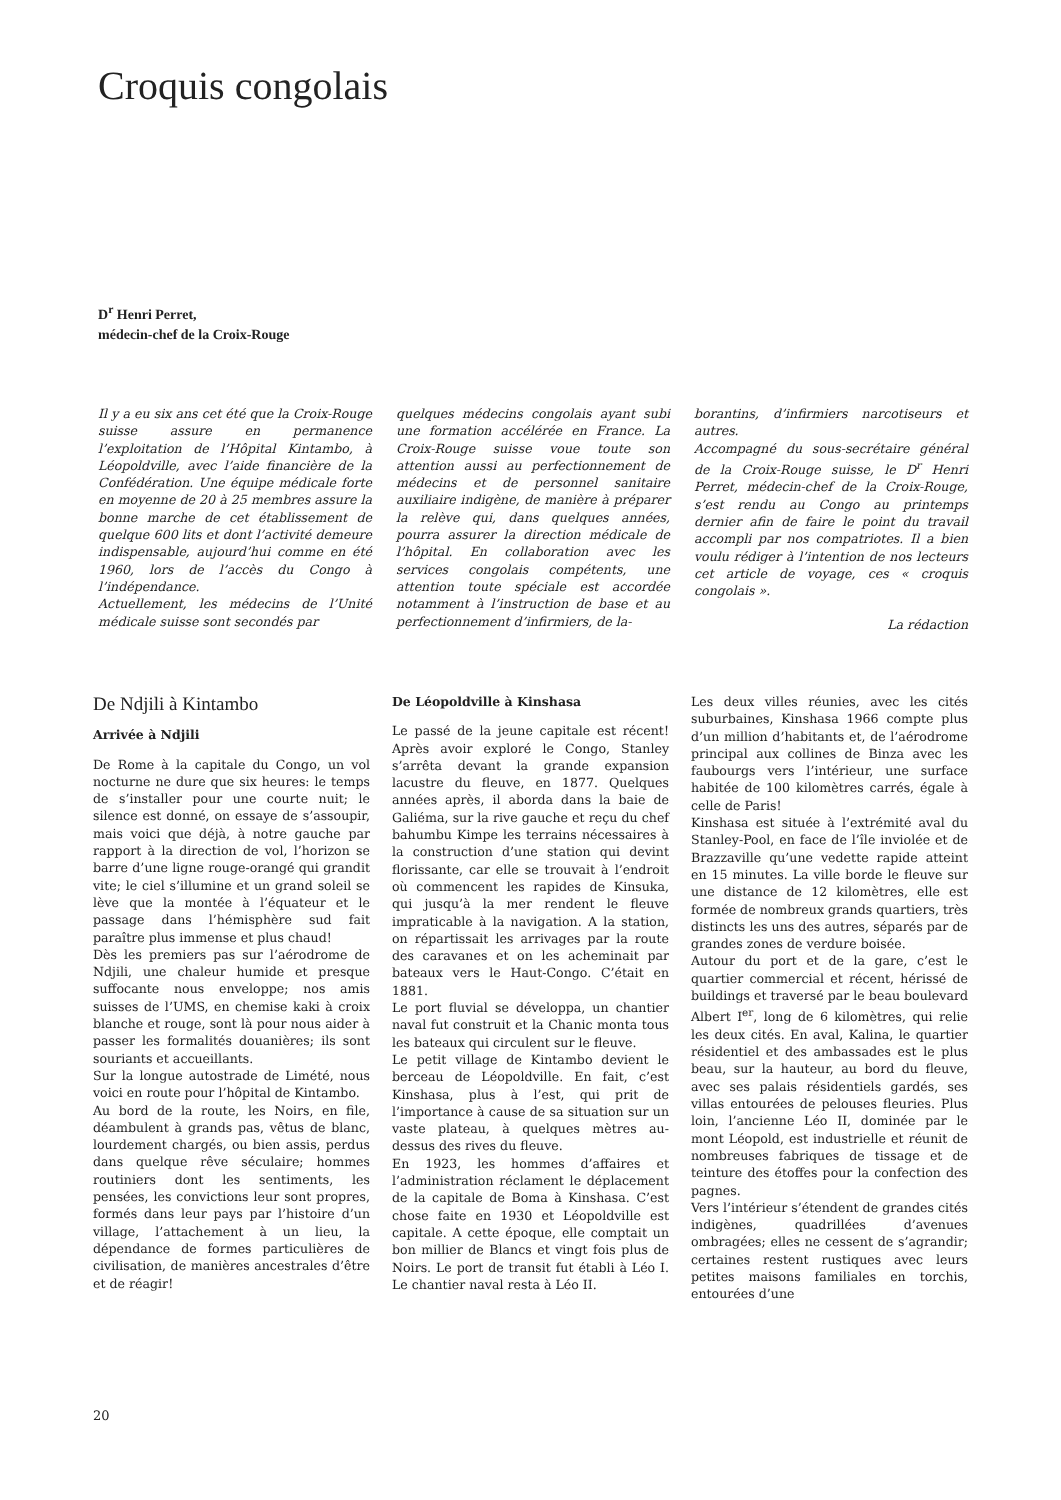Croquis congolais
D<sup>r</sup> Henri Perret,
médecin-chef de la Croix-Rouge
Il y a eu six ans cet été que la Croix-Rouge suisse assure en permanence l’exploitation de l’Hôpital Kintambo, à Léopoldville, avec l’aide financière de la Confédération. Une équipe médicale forte en moyenne de 20 à 25 membres assure la bonne marche de cet établissement de quelque 600 lits et dont l’activité demeure indispensable, aujourd’hui comme en été 1960, lors de l’accès du Congo à l’indépendance.
Actuellement, les médecins de l’Unité médicale suisse sont secondés par
quelques médecins congolais ayant subi une formation accélérée en France. La Croix-Rouge suisse voue toute son attention aussi au perfectionnement de médecins et de personnel sanitaire auxiliaire indigène, de manière à préparer la relève qui, dans quelques années, pourra assurer la direction médicale de l’hôpital. En collaboration avec les services congolais compétents, une attention toute spéciale est accordée notamment à l’instruction de base et au perfectionnement d’infirmiers, de la-
borantins, d’infirmiers narcotiseurs et autres.
Accompagné du sous-secrétaire général de la Croix-Rouge suisse, le D<sup>r</sup> Henri Perret, médecin-chef de la Croix-Rouge, s’est rendu au Congo au printemps dernier afin de faire le point du travail accompli par nos compatriotes. Il a bien voulu rédiger à l’intention de nos lecteurs cet article de voyage, ces « croquis congolais ».
La rédaction
De Ndjili à Kintambo
Arrivée à Ndjili
De Rome à la capitale du Congo, un vol nocturne ne dure que six heures: le temps de s’installer pour une courte nuit; le silence est donné, on essaye de s’assoupir, mais voici que déjà, à notre gauche par rapport à la direction de vol, l’horizon se barre d’une ligne rouge-orangé qui grandit vite; le ciel s’illumine et un grand soleil se lève que la montée à l’équateur et le passage dans l’hémisphère sud fait paraître plus immense et plus chaud!
Dès les premiers pas sur l’aérodrome de Ndjili, une chaleur humide et presque suffocante nous enveloppe; nos amis suisses de l’UMS, en chemise kaki à croix blanche et rouge, sont là pour nous aider à passer les formalités douanières; ils sont souriants et accueillants.
Sur la longue autostrade de Limété, nous voici en route pour l’hôpital de Kintambo.
Au bord de la route, les Noirs, en file, déambulent à grands pas, vêtus de blanc, lourdement chargés, ou bien assis, perdus dans quelque rêve séculaire; hommes routiniers dont les sentiments, les pensées, les convictions leur sont propres, formés dans leur pays par l’histoire d’un village, l’attachement à un lieu, la dépendance de formes particulières de civilisation, de manières ancestrales d’être et de réagir!
De Léopoldville à Kinshasa
Le passé de la jeune capitale est récent! Après avoir exploré le Congo, Stanley s’arrêta devant la grande expansion lacustre du fleuve, en 1877. Quelques années après, il aborda dans la baie de Galiéma, sur la rive gauche et reçu du chef bahumbu Kimpe les terrains nécessaires à la construction d’une station qui devint florissante, car elle se trouvait à l’endroit où commencent les rapides de Kinsuka, qui jusqu’à la mer rendent le fleuve impraticable à la navigation. A la station, on répartissait les arrivages par la route des caravanes et on les acheminait par bateaux vers le Haut-Congo. C’était en 1881.
Le port fluvial se développa, un chantier naval fut construit et la Chanic monta tous les bateaux qui circulent sur le fleuve.
Le petit village de Kintambo devient le berceau de Léopoldville. En fait, c’est Kinshasa, plus à l’est, qui prit de l’importance à cause de sa situation sur un vaste plateau, à quelques mètres au-dessus des rives du fleuve.
En 1923, les hommes d’affaires et l’administration réclament le déplacement de la capitale de Boma à Kinshasa. C’est chose faite en 1930 et Léopoldville est capitale. A cette époque, elle comptait un bon millier de Blancs et vingt fois plus de Noirs. Le port de transit fut établi à Léo I. Le chantier naval resta à Léo II.
Les deux villes réunies, avec les cités suburbaines, Kinshasa 1966 compte plus d’un million d’habitants et, de l’aérodrome principal aux collines de Binza avec les faubourgs vers l’intérieur, une surface habitée de 100 kilomètres carrés, égale à celle de Paris!
Kinshasa est située à l’extrémité aval du Stanley-Pool, en face de l’île inviolée et de Brazzaville qu’une vedette rapide atteint en 15 minutes. La ville borde le fleuve sur une distance de 12 kilomètres, elle est formée de nombreux grands quartiers, très distincts les uns des autres, séparés par de grandes zones de verdure boisée.
Autour du port et de la gare, c’est le quartier commercial et récent, hérissé de buildings et traversé par le beau boulevard Albert I<sup>er</sup>, long de 6 kilomètres, qui relie les deux cités. En aval, Kalina, le quartier résidentiel et des ambassades est le plus beau, sur la hauteur, au bord du fleuve, avec ses palais résidentiels gardés, ses villas entourées de pelouses fleuries. Plus loin, l’ancienne Léo II, dominée par le mont Léopold, est industrielle et réunit de nombreuses fabriques de tissage et de teinture des étoffes pour la confection des pagnes.
Vers l’intérieur s’étendent de grandes cités indigènes, quadrillées d’avenues ombragées; elles ne cessent de s’agrandir; certaines restent rustiques avec leurs petites maisons familiales en torchis, entourées d’une
20